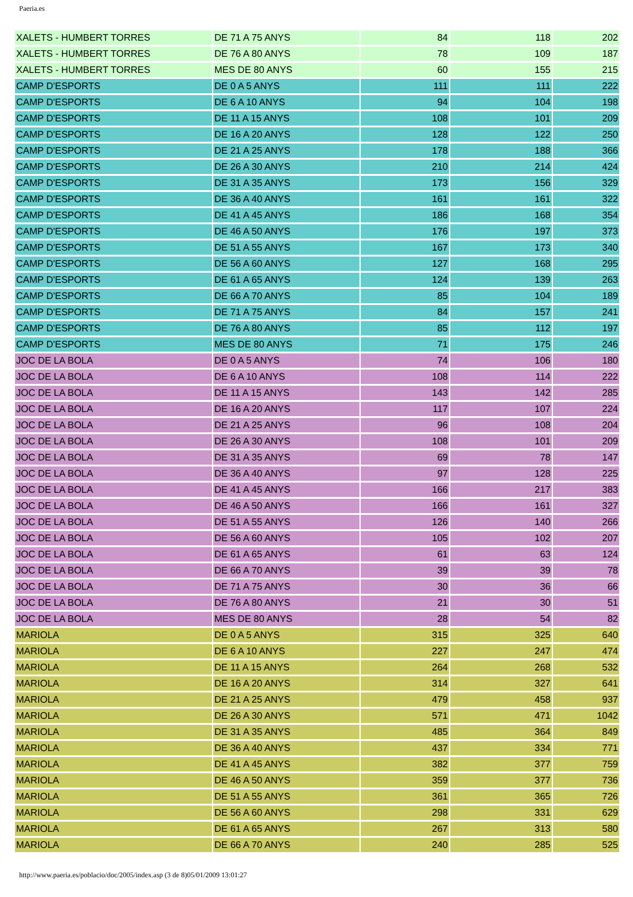Paeria.es
| XALETS - HUMBERT TORRES | DE 71 A 75 ANYS | 84 | 118 | 202 |
| XALETS - HUMBERT TORRES | DE 76 A 80 ANYS | 78 | 109 | 187 |
| XALETS - HUMBERT TORRES | MES DE 80 ANYS | 60 | 155 | 215 |
| CAMP D'ESPORTS | DE 0 A 5 ANYS | 111 | 111 | 222 |
| CAMP D'ESPORTS | DE 6 A 10 ANYS | 94 | 104 | 198 |
| CAMP D'ESPORTS | DE 11 A 15 ANYS | 108 | 101 | 209 |
| CAMP D'ESPORTS | DE 16 A 20 ANYS | 128 | 122 | 250 |
| CAMP D'ESPORTS | DE 21 A 25 ANYS | 178 | 188 | 366 |
| CAMP D'ESPORTS | DE 26 A 30 ANYS | 210 | 214 | 424 |
| CAMP D'ESPORTS | DE 31 A 35 ANYS | 173 | 156 | 329 |
| CAMP D'ESPORTS | DE 36 A 40 ANYS | 161 | 161 | 322 |
| CAMP D'ESPORTS | DE 41 A 45 ANYS | 186 | 168 | 354 |
| CAMP D'ESPORTS | DE 46 A 50 ANYS | 176 | 197 | 373 |
| CAMP D'ESPORTS | DE 51 A 55 ANYS | 167 | 173 | 340 |
| CAMP D'ESPORTS | DE 56 A 60 ANYS | 127 | 168 | 295 |
| CAMP D'ESPORTS | DE 61 A 65 ANYS | 124 | 139 | 263 |
| CAMP D'ESPORTS | DE 66 A 70 ANYS | 85 | 104 | 189 |
| CAMP D'ESPORTS | DE 71 A 75 ANYS | 84 | 157 | 241 |
| CAMP D'ESPORTS | DE 76 A 80 ANYS | 85 | 112 | 197 |
| CAMP D'ESPORTS | MES DE 80 ANYS | 71 | 175 | 246 |
| JOC DE LA BOLA | DE 0 A 5 ANYS | 74 | 106 | 180 |
| JOC DE LA BOLA | DE 6 A 10 ANYS | 108 | 114 | 222 |
| JOC DE LA BOLA | DE 11 A 15 ANYS | 143 | 142 | 285 |
| JOC DE LA BOLA | DE 16 A 20 ANYS | 117 | 107 | 224 |
| JOC DE LA BOLA | DE 21 A 25 ANYS | 96 | 108 | 204 |
| JOC DE LA BOLA | DE 26 A 30 ANYS | 108 | 101 | 209 |
| JOC DE LA BOLA | DE 31 A 35 ANYS | 69 | 78 | 147 |
| JOC DE LA BOLA | DE 36 A 40 ANYS | 97 | 128 | 225 |
| JOC DE LA BOLA | DE 41 A 45 ANYS | 166 | 217 | 383 |
| JOC DE LA BOLA | DE 46 A 50 ANYS | 166 | 161 | 327 |
| JOC DE LA BOLA | DE 51 A 55 ANYS | 126 | 140 | 266 |
| JOC DE LA BOLA | DE 56 A 60 ANYS | 105 | 102 | 207 |
| JOC DE LA BOLA | DE 61 A 65 ANYS | 61 | 63 | 124 |
| JOC DE LA BOLA | DE 66 A 70 ANYS | 39 | 39 | 78 |
| JOC DE LA BOLA | DE 71 A 75 ANYS | 30 | 36 | 66 |
| JOC DE LA BOLA | DE 76 A 80 ANYS | 21 | 30 | 51 |
| JOC DE LA BOLA | MES DE 80 ANYS | 28 | 54 | 82 |
| MARIOLA | DE 0 A 5 ANYS | 315 | 325 | 640 |
| MARIOLA | DE 6 A 10 ANYS | 227 | 247 | 474 |
| MARIOLA | DE 11 A 15 ANYS | 264 | 268 | 532 |
| MARIOLA | DE 16 A 20 ANYS | 314 | 327 | 641 |
| MARIOLA | DE 21 A 25 ANYS | 479 | 458 | 937 |
| MARIOLA | DE 26 A 30 ANYS | 571 | 471 | 1042 |
| MARIOLA | DE 31 A 35 ANYS | 485 | 364 | 849 |
| MARIOLA | DE 36 A 40 ANYS | 437 | 334 | 771 |
| MARIOLA | DE 41 A 45 ANYS | 382 | 377 | 759 |
| MARIOLA | DE 46 A 50 ANYS | 359 | 377 | 736 |
| MARIOLA | DE 51 A 55 ANYS | 361 | 365 | 726 |
| MARIOLA | DE 56 A 60 ANYS | 298 | 331 | 629 |
| MARIOLA | DE 61 A 65 ANYS | 267 | 313 | 580 |
| MARIOLA | DE 66 A 70 ANYS | 240 | 285 | 525 |
http://www.paeria.es/poblacio/doc/2005/index.asp (3 de 8)05/01/2009 13:01:27